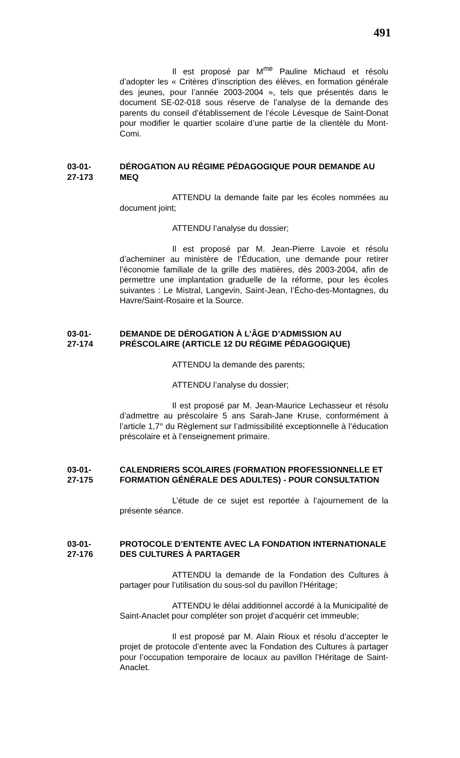491
Il est proposé par M<sup>me</sup> Pauline Michaud et résolu d’adopter les « Critères d’inscription des élèves, en formation générale des jeunes, pour l’année 2003-2004 », tels que présentés dans le document SE-02-018 sous réserve de l’analyse de la demande des parents du conseil d’établissement de l’école Lévesque de Saint-Donat pour modifier le quartier scolaire d’une partie de la clientèle du Mont-Comi.
03-01-
27-173
DÉROGATION AU RÉGIME PÉDAGOGIQUE POUR DEMANDE AU MEQ
ATTENDU la demande faite par les écoles nommées au document joint;
ATTENDU l’analyse du dossier;
Il est proposé par M. Jean-Pierre Lavoie et résolu d’acheminer au ministère de l’Éducation, une demande pour retirer l’économie familiale de la grille des matières, dès 2003-2004, afin de permettre une implantation graduelle de la réforme, pour les écoles suivantes : Le Mistral, Langevin, Saint-Jean, l’Écho-des-Montagnes, du Havre/Saint-Rosaire et la Source.
03-01-
27-174
DEMANDE DE DÉROGATION À L’ÂGE D’ADMISSION AU PRÉSCOLAIRE (ARTICLE 12 DU RÉGIME PÉDAGOGIQUE)
ATTENDU la demande des parents;
ATTENDU l’analyse du dossier;
Il est proposé par M. Jean-Maurice Lechasseur et résolu d’admettre au préscolaire 5 ans Sarah-Jane Kruse, conformément à l’article 1,7° du Règlement sur l’admissibilité exceptionnelle à l’éducation préscolaire et à l’enseignement primaire.
03-01-
27-175
CALENDRIERS SCOLAIRES (FORMATION PROFESSIONNELLE ET FORMATION GÉNÉRALE DES ADULTES) - POUR CONSULTATION
L’étude de ce sujet est reportée à l’ajournement de la présente séance.
03-01-
27-176
PROTOCOLE D’ENTENTE AVEC LA FONDATION INTERNATIONALE DES CULTURES À PARTAGER
ATTENDU la demande de la Fondation des Cultures à partager pour l’utilisation du sous-sol du pavillon l’Héritage;
ATTENDU le délai additionnel accordé à la Municipalité de Saint-Anaclet pour compléter son projet d’acquérir cet immeuble;
Il est proposé par M. Alain Rioux et résolu d’accepter le projet de protocole d’entente avec la Fondation des Cultures à partager pour l’occupation temporaire de locaux au pavillon l’Héritage de Saint-Anaclet.